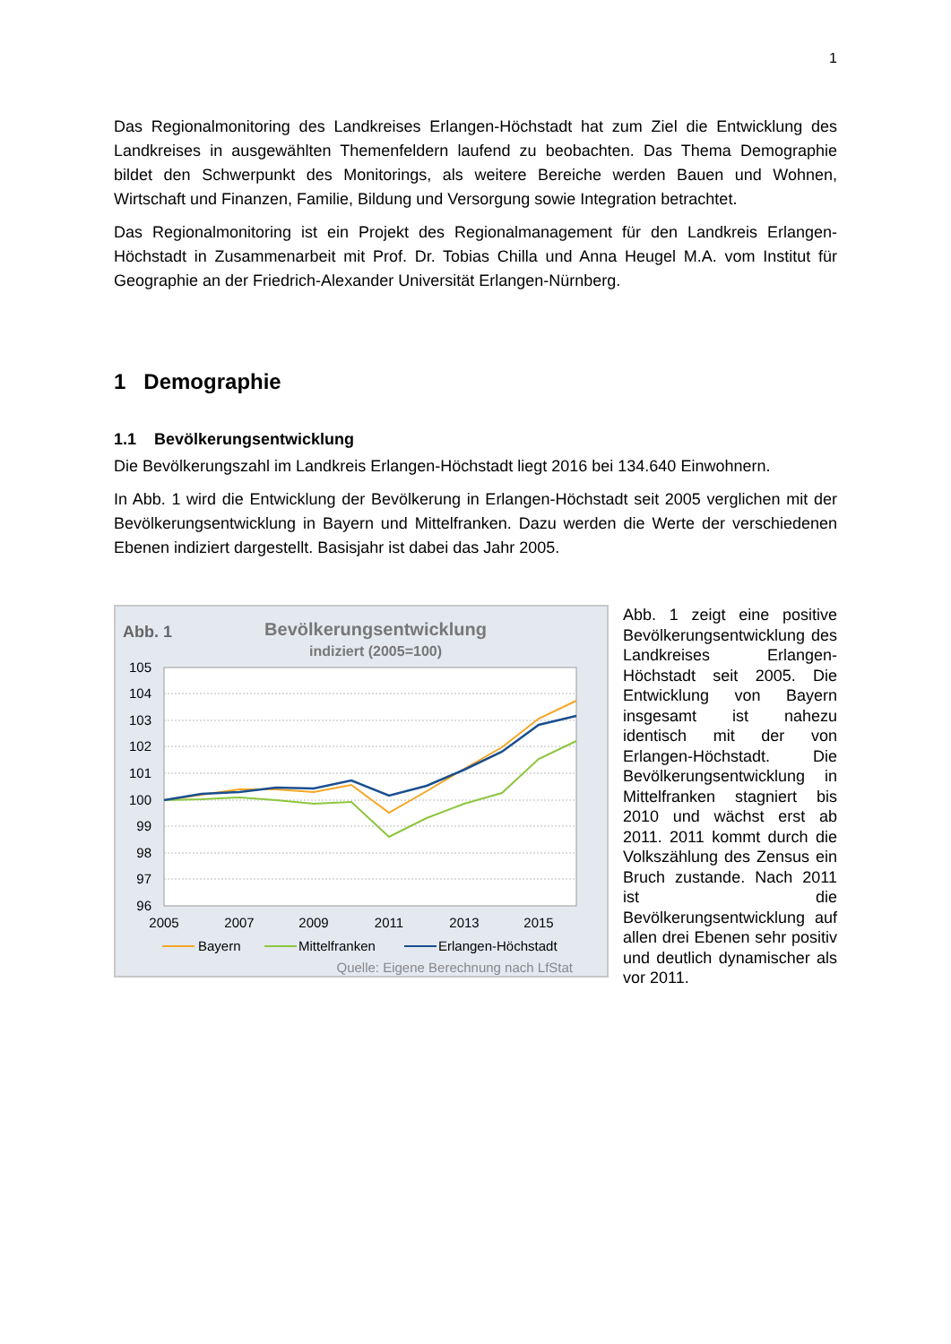1
Das Regionalmonitoring des Landkreises Erlangen-Höchstadt hat zum Ziel die Entwicklung des Landkreises in ausgewählten Themenfeldern laufend zu beobachten. Das Thema Demographie bildet den Schwerpunkt des Monitorings, als weitere Bereiche werden Bauen und Wohnen, Wirtschaft und Finanzen, Familie, Bildung und Versorgung sowie Integration betrachtet.
Das Regionalmonitoring ist ein Projekt des Regionalmanagement für den Landkreis Erlangen-Höchstadt in Zusammenarbeit mit Prof. Dr. Tobias Chilla und Anna Heugel M.A. vom Institut für Geographie an der Friedrich-Alexander Universität Erlangen-Nürnberg.
1 Demographie
1.1 Bevölkerungsentwicklung
Die Bevölkerungszahl im Landkreis Erlangen-Höchstadt liegt 2016 bei 134.640 Einwohnern.
In Abb. 1 wird die Entwicklung der Bevölkerung in Erlangen-Höchstadt seit 2005 verglichen mit der Bevölkerungsentwicklung in Bayern und Mittelfranken. Dazu werden die Werte der verschiedenen Ebenen indiziert dargestellt. Basisjahr ist dabei das Jahr 2005.
Abb. 1
Bevölkerungsentwicklung
indiziert (2005=100)
105
104
103
102
101
100
99
98
97
96
2005
2007
2009
2011
2013
2015
Bayern
Mittelfranken
Erlangen-Höchstadt
Quelle: Eigene Berechnung nach LfStat
Abb. 1 zeigt eine positive Bevölkerungsentwicklung des Landkreises Erlangen-Höchstadt seit 2005. Die Entwicklung von Bayern insgesamt ist nahezu identisch mit der von Erlangen-Höchstadt. Die Bevölkerungsentwicklung in Mittelfranken stagniert bis 2010 und wächst erst ab 2011. 2011 kommt durch die Volkszählung des Zensus ein Bruch zustande. Nach 2011 ist die Bevölkerungsentwicklung auf allen drei Ebenen sehr positiv und deutlich dynamischer als vor 2011.